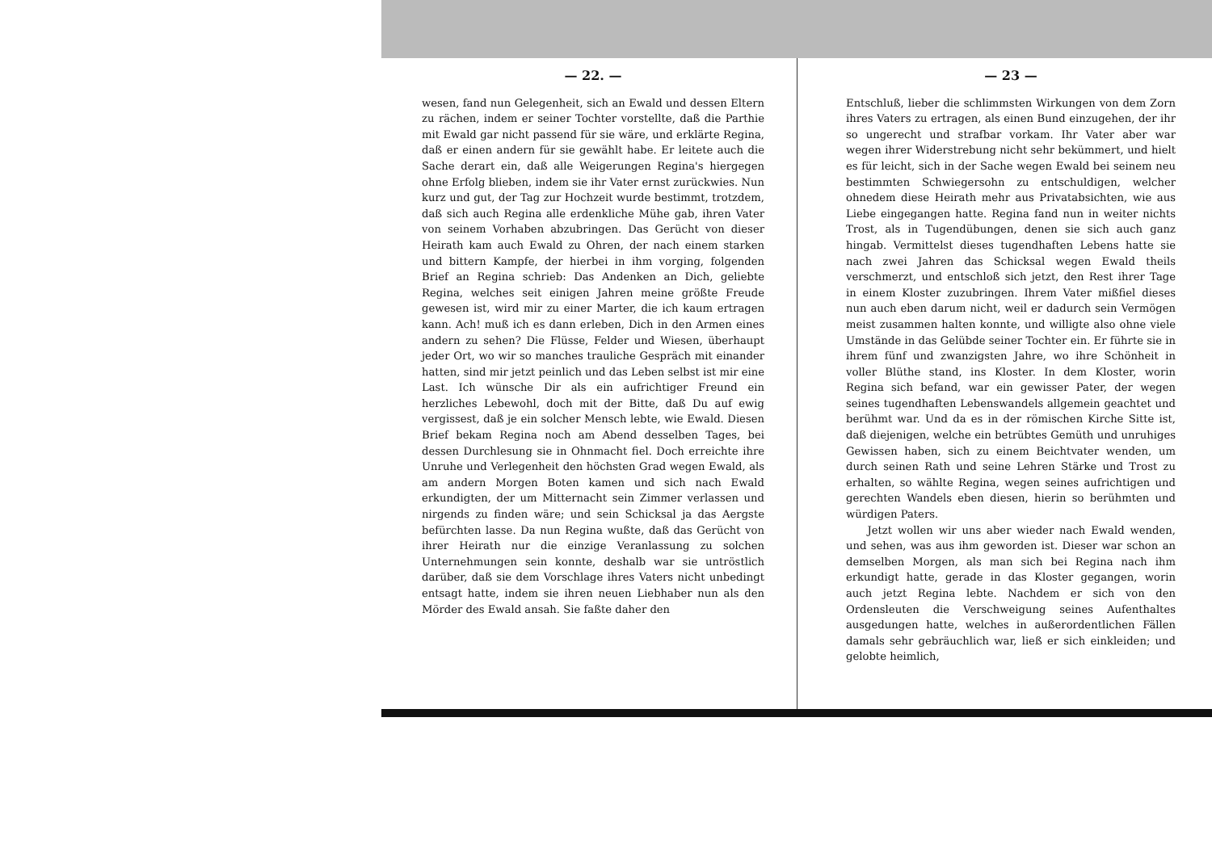— 22. —
wesen, fand nun Gelegenheit, sich an Ewald und dessen Eltern zu rächen, indem er seiner Tochter vorstellte, daß die Parthie mit Ewald gar nicht passend für sie wäre, und erklärte Regina, daß er einen andern für sie gewählt habe. Er leitete auch die Sache derart ein, daß alle Weigerungen Regina's hiergegen ohne Erfolg blieben, indem sie ihr Vater ernst zurückwies. Nun kurz und gut, der Tag zur Hochzeit wurde bestimmt, trotzdem, daß sich auch Regina alle erdenkliche Mühe gab, ihren Vater von seinem Vorhaben abzubringen. Das Gerücht von dieser Heirath kam auch Ewald zu Ohren, der nach einem starken und bittern Kampfe, der hierbei in ihm vorging, folgenden Brief an Regina schrieb: Das Andenken an Dich, geliebte Regina, welches seit einigen Jahren meine größte Freude gewesen ist, wird mir zu einer Marter, die ich kaum ertragen kann. Ach! muß ich es dann erleben, Dich in den Armen eines andern zu sehen? Die Flüsse, Felder und Wiesen, überhaupt jeder Ort, wo wir so manches trauliche Gespräch mit einander hatten, sind mir jetzt peinlich und das Leben selbst ist mir eine Last. Ich wünsche Dir als ein aufrichtiger Freund ein herzliches Lebewohl, doch mit der Bitte, daß Du auf ewig vergissest, daß je ein solcher Mensch lebte, wie Ewald. Diesen Brief bekam Regina noch am Abend desselben Tages, bei dessen Durchlesung sie in Ohnmacht fiel. Doch erreichte ihre Unruhe und Verlegenheit den höchsten Grad wegen Ewald, als am andern Morgen Boten kamen und sich nach Ewald erkundigten, der um Mitternacht sein Zimmer verlassen und nirgends zu finden wäre; und sein Schicksal ja das Aergste befürchten lasse. Da nun Regina wußte, daß das Gerücht von ihrer Heirath nur die einzige Veranlassung zu solchen Unternehmungen sein konnte, deshalb war sie untröstlich darüber, daß sie dem Vorschlage ihres Vaters nicht unbedingt entsagt hatte, indem sie ihren neuen Liebhaber nun als den Mörder des Ewald ansah. Sie faßte daher den
— 23 —
Entschluß, lieber die schlimmsten Wirkungen von dem Zorn ihres Vaters zu ertragen, als einen Bund einzugehen, der ihr so ungerecht und strafbar vorkam. Ihr Vater aber war wegen ihrer Widerstrebung nicht sehr bekümmert, und hielt es für leicht, sich in der Sache wegen Ewald bei seinem neu bestimmten Schwiegersohn zu entschuldigen, welcher ohnedem diese Heirath mehr aus Privatabsichten, wie aus Liebe eingegangen hatte. Regina fand nun in weiter nichts Trost, als in Tugendübungen, denen sie sich auch ganz hingab. Vermittelst dieses tugendhaften Lebens hatte sie nach zwei Jahren das Schicksal wegen Ewald theils verschmerzt, und entschloß sich jetzt, den Rest ihrer Tage in einem Kloster zuzubringen. Ihrem Vater mißfiel dieses nun auch eben darum nicht, weil er dadurch sein Vermögen meist zusammen halten konnte, und willigte also ohne viele Umstände in das Gelübde seiner Tochter ein. Er führte sie in ihrem fünf und zwanzigsten Jahre, wo ihre Schönheit in voller Blüthe stand, ins Kloster. In dem Kloster, worin Regina sich befand, war ein gewisser Pater, der wegen seines tugendhaften Lebenswandels allgemein geachtet und berühmt war. Und da es in der römischen Kirche Sitte ist, daß diejenigen, welche ein betrübtes Gemüth und unruhiges Gewissen haben, sich zu einem Beichtvater wenden, um durch seinen Rath und seine Lehren Stärke und Trost zu erhalten, so wählte Regina, wegen seines aufrichtigen und gerechten Wandels eben diesen, hierin so berühmten und würdigen Paters.
Jetzt wollen wir uns aber wieder nach Ewald wenden, und sehen, was aus ihm geworden ist. Dieser war schon an demselben Morgen, als man sich bei Regina nach ihm erkundigt hatte, gerade in das Kloster gegangen, worin auch jetzt Regina lebte. Nachdem er sich von den Ordensleuten die Verschweigung seines Aufenthaltes ausgedungen hatte, welches in außerordentlichen Fällen damals sehr gebräuchlich war, ließ er sich einkleiden; und gelobte heimlich,